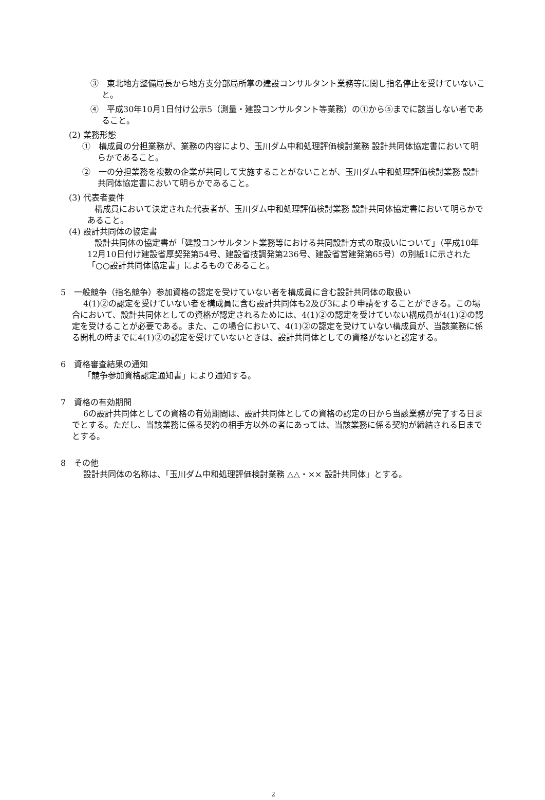③　東北地方整備局長から地方支分部局所掌の建設コンサルタント業務等に関し指名停止を受けていないこと。
④　平成30年10月1日付け公示5（測量・建設コンサルタント等業務）の①から⑤までに該当しない者であること。
(2) 業務形態
①　構成員の分担業務が、業務の内容により、玉川ダム中和処理評価検討業務 設計共同体協定書において明らかであること。
②　一の分担業務を複数の企業が共同して実施することがないことが、玉川ダム中和処理評価検討業務 設計共同体協定書において明らかであること。
(3) 代表者要件
構成員において決定された代表者が、玉川ダム中和処理評価検討業務 設計共同体協定書において明らかであること。
(4) 設計共同体の協定書
設計共同体の協定書が「建設コンサルタント業務等における共同設計方式の取扱いについて」（平成10年12月10日付け建設省厚契発第54号、建設省技調発第236号、建設省営建発第65号）の別紙1に示された「○○設計共同体協定書」によるものであること。
5　一般競争（指名競争）参加資格の認定を受けていない者を構成員に含む設計共同体の取扱い
4(1)②の認定を受けていない者を構成員に含む設計共同体も2及び3により申請をすることができる。この場合において、設計共同体としての資格が認定されるためには、4(1)②の認定を受けていない構成員が4(1)②の認定を受けることが必要である。また、この場合において、4(1)②の認定を受けていない構成員が、当該業務に係る開札の時までに4(1)②の認定を受けていないときは、設計共同体としての資格がないと認定する。
6　資格審査結果の通知
「競争参加資格認定通知書」により通知する。
7　資格の有効期間
6の設計共同体としての資格の有効期間は、設計共同体としての資格の認定の日から当該業務が完了する日までとする。ただし、当該業務に係る契約の相手方以外の者にあっては、当該業務に係る契約が締結される日までとする。
8　その他
設計共同体の名称は、「玉川ダム中和処理評価検討業務 △△・×× 設計共同体」とする。
2